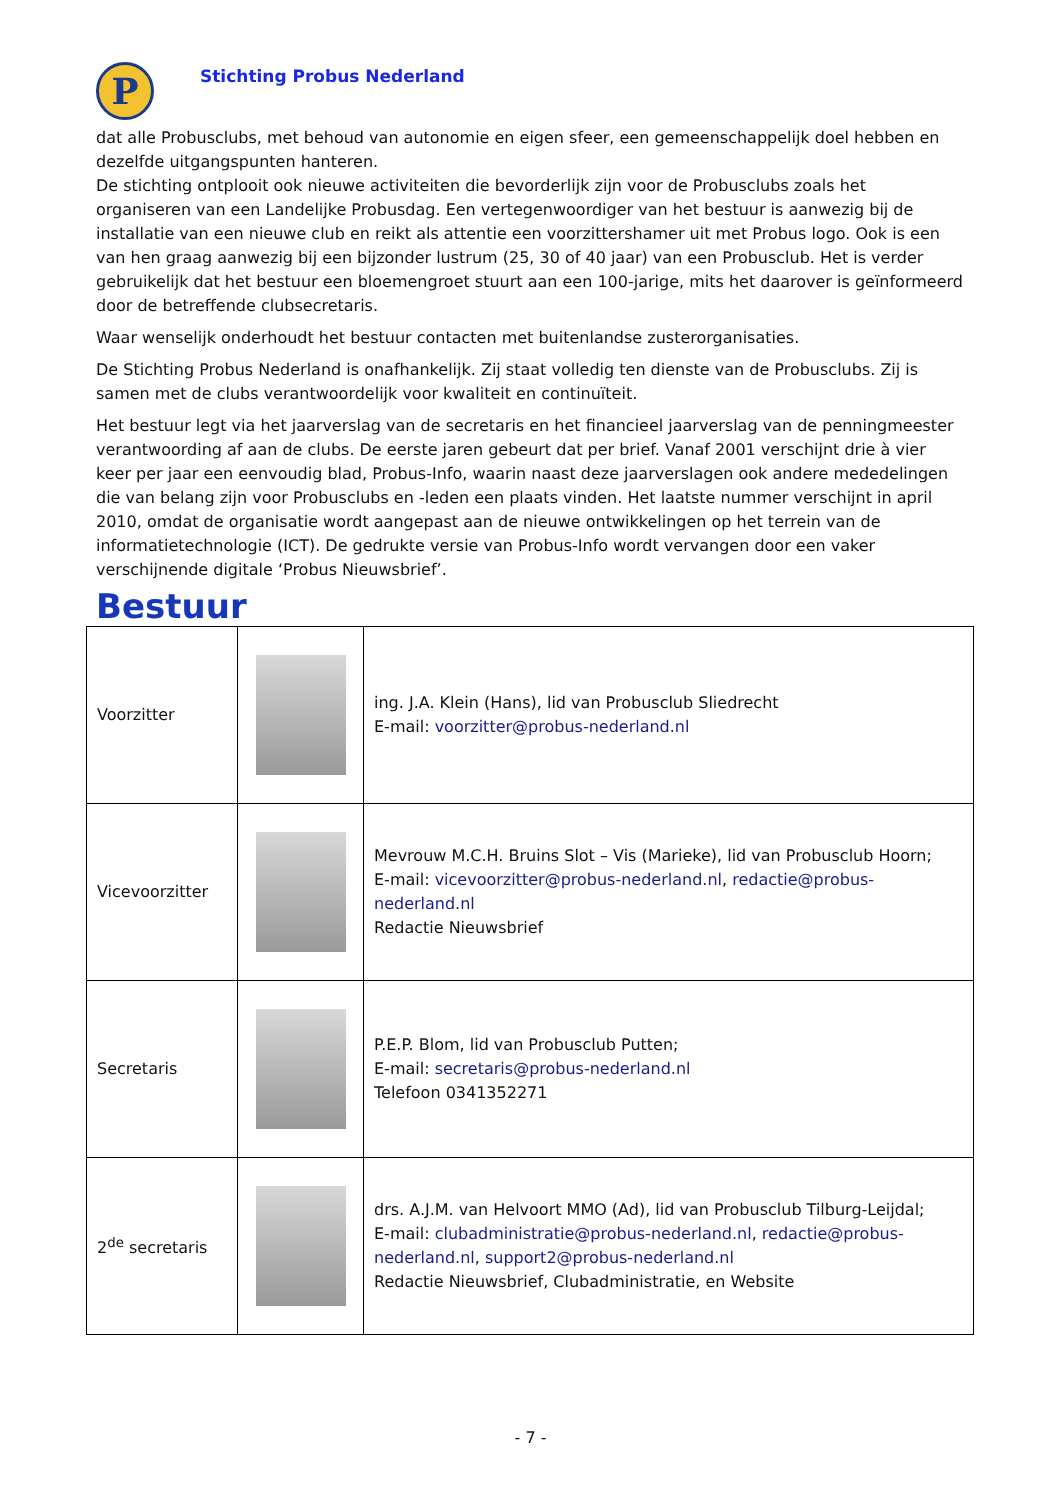P
Stichting Probus Nederland
dat alle Probusclubs, met behoud van autonomie en eigen sfeer, een gemeenschappelijk doel hebben en dezelfde uitgangspunten hanteren.
De stichting ontplooit ook nieuwe activiteiten die bevorderlijk zijn voor de Probusclubs zoals het organiseren van een Landelijke Probusdag. Een vertegenwoordiger van het bestuur is aanwezig bij de installatie van een nieuwe club en reikt als attentie een voorzittershamer uit met Probus logo. Ook is een van hen graag aanwezig bij een bijzonder lustrum (25, 30 of 40 jaar) van een Probusclub. Het is verder gebruikelijk dat het bestuur een bloemengroet stuurt aan een 100-jarige, mits het daarover is geïnformeerd door de betreffende clubsecretaris.
Waar wenselijk onderhoudt het bestuur contacten met buitenlandse zusterorganisaties.
De Stichting Probus Nederland is onafhankelijk. Zij staat volledig ten dienste van de Probusclubs. Zij is samen met de clubs verantwoordelijk voor kwaliteit en continuïteit.
Het bestuur legt via het jaarverslag van de secretaris en het financieel jaarverslag van de penningmeester verantwoording af aan de clubs. De eerste jaren gebeurt dat per brief. Vanaf 2001 verschijnt drie à vier keer per jaar een eenvoudig blad, Probus-Info, waarin naast deze jaarverslagen ook andere mededelingen die van belang zijn voor Probusclubs en -leden een plaats vinden. Het laatste nummer verschijnt in april 2010, omdat de organisatie wordt aangepast aan de nieuwe ontwikkelingen op het terrein van de informatietechnologie (ICT). De gedrukte versie van Probus-Info wordt vervangen door een vaker verschijnende digitale ‘Probus Nieuwsbrief’.
Bestuur
| Voorzitter | | ing. J.A. Klein (Hans), lid van Probusclub Sliedrecht E-mail: voorzitter@probus-nederland.nl |
| Vicevoorzitter | | Mevrouw M.C.H. Bruins Slot – Vis (Marieke), lid van Probusclub Hoorn; E-mail: vicevoorzitter@probus-nederland.nl , redactie@probus-nederland.nl Redactie Nieuwsbrief |
| Secretaris | | P.E.P. Blom, lid van Probusclub Putten; E-mail: secretaris@probus-nederland.nl Telefoon 0341352271 |
| 2<sup>de</sup> secretaris | | drs. A.J.M. van Helvoort MMO (Ad), lid van Probusclub Tilburg-Leijdal; E-mail: clubadministratie@probus-nederland.nl , redactie@probus-nederland.nl , support2@probus-nederland.nl Redactie Nieuwsbrief, Clubadministratie, en Website |
- 7 -